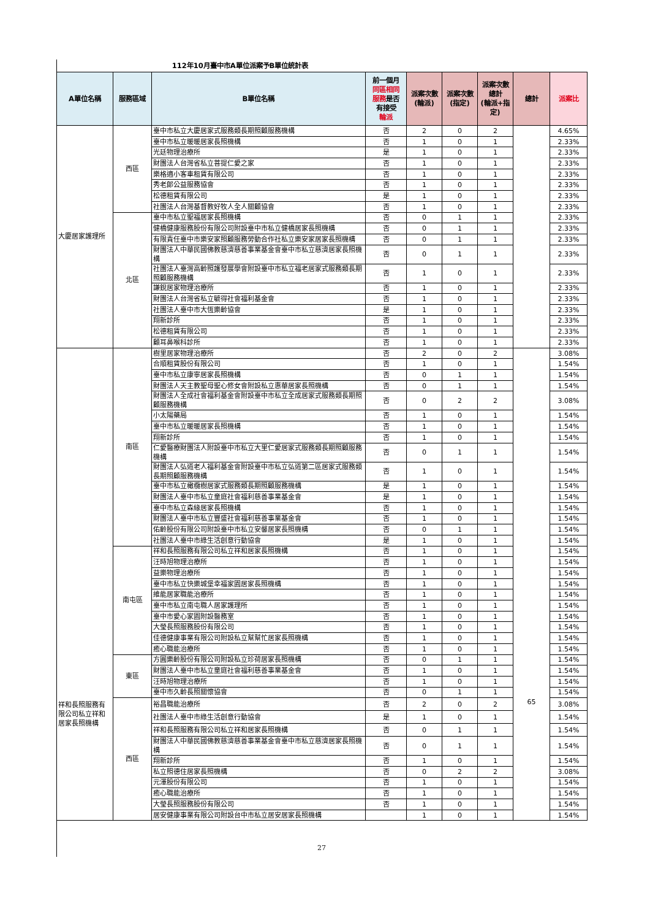112年10月臺中市A單位派案予B單位統計表
| A單位名稱 | 服務區域 | B單位名稱 | 前一個月 同區相同 服務 是否 有接受 輪派 | 派案次數 (輪派) | 派案次數 (指定) | 派案次數 總計 (輪派+指 定) | 總計 | 派案比 |
| --- | --- | --- | --- | --- | --- | --- | --- | --- |
| 大慶居家護理所 | 西區 | 臺中市私立大慶居家式服務類長期照顧服務機構 | 否 | 2 | 0 | 2 | | 4.65% |
| | | 臺中市私立暖暖居家長照機構 | 否 | 1 | 0 | 1 | | 2.33% |
| | | 光廷物理治療所 | 是 | 1 | 0 | 1 | | 2.33% |
| | | 財團法人台灣省私立菩提仁愛之家 | 否 | 1 | 0 | 1 | | 2.33% |
| | | 樂格適小客車租賃有限公司 | 否 | 1 | 0 | 1 | | 2.33% |
| | | 秀老郎公益服務協會 | 否 | 1 | 0 | 1 | | 2.33% |
| | | 松德租賃有限公司 | 是 | 1 | 0 | 1 | | 2.33% |
| | | 社團法人台灣基督教好牧人全人關顧協會 | 否 | 1 | 0 | 1 | | 2.33% |
| | 北區 | 臺中市私立聖福居家長照機構 | 否 | 0 | 1 | 1 | | 2.33% |
| | | 健橋健康服務股份有限公司附設臺中市私立健橋居家長照機構 | 否 | 0 | 1 | 1 | | 2.33% |
| | | 有限責任臺中市樂安家照顧服務勞動合作社私立樂安家居家長照機構 | 否 | 0 | 1 | 1 | | 2.33% |
| | | 財團法人中華民國佛教慈濟慈善事業基金會臺中市私立慈濟居家長照機構 | 否 | 0 | 1 | 1 | | 2.33% |
| | | 社團法人臺灣高齡照護發展學會附設臺中市私立福老居家式服務類長期照顧服務機構 | 否 | 1 | 0 | 1 | | 2.33% |
| | | 謙銳居家物理治療所 | 否 | 1 | 0 | 1 | | 2.33% |
| | | 財團法人台灣省私立毓得社會福利基金會 | 否 | 1 | 0 | 1 | | 2.33% |
| | | 社團法人臺中市大恆樂齡協會 | 是 | 1 | 0 | 1 | | 2.33% |
| | | 翔新診所 | 否 | 1 | 0 | 1 | | 2.33% |
| | | 松德租賃有限公司 | 否 | 1 | 0 | 1 | | 2.33% |
| | | 顧耳鼻喉科診所 | 否 | 1 | 0 | 1 | | 2.33% |
| 祥和長照服務有限公司私立祥和居家長照機構 | 南區 | 樹里居家物理治療所 | 否 | 2 | 0 | 2 | 65 | 3.08% |
| | | 合順租賃股份有限公司 | 否 | 1 | 0 | 1 | | 1.54% |
| | | 臺中市私立康寧居家長照機構 | 否 | 0 | 1 | 1 | | 1.54% |
| | | 財團法人天主教聖母聖心修女會附設私立惠華居家長照機構 | 否 | 0 | 1 | 1 | | 1.54% |
| | | 財團法人全成社會福利基金會附設臺中市私立全成居家式服務類長期照顧服務機構 | 否 | 0 | 2 | 2 | | 3.08% |
| | | 小太陽藥局 | 否 | 1 | 0 | 1 | | 1.54% |
| | | 臺中市私立暖暖居家長照機構 | 否 | 1 | 0 | 1 | | 1.54% |
| | | 翔新診所 | 否 | 1 | 0 | 1 | | 1.54% |
| | | 仁愛醫療財團法人附設臺中市私立大里仁愛居家式服務類長期照顧服務機構 | 否 | 0 | 1 | 1 | | 1.54% |
| | | 財團法人弘道老人福利基金會附設臺中市私立弘道第二區居家式服務類長期照顧服務機構 | 否 | 1 | 0 | 1 | | 1.54% |
| | | 臺中市私立橄欖樹居家式服務類長期照顧服務機構 | 是 | 1 | 0 | 1 | | 1.54% |
| | | 財團法人臺中市私立童庭社會福利慈善事業基金會 | 是 | 1 | 0 | 1 | | 1.54% |
| | | 臺中市私立森緣居家長照機構 | 否 | 1 | 0 | 1 | | 1.54% |
| | | 財團法人臺中市私立豐盛社會福利慈善事業基金會 | 否 | 1 | 0 | 1 | | 1.54% |
| | | 佑齡股份有限公司附設臺中市私立安馨居家長照機構 | 否 | 0 | 1 | 1 | | 1.54% |
| | | 社團法人臺中市綠生活創意行動協會 | 是 | 1 | 0 | 1 | | 1.54% |
| | 南屯區 | 祥和長照服務有限公司私立祥和居家長照機構 | 否 | 1 | 0 | 1 | | 1.54% |
| | | 汪時旭物理治療所 | 否 | 1 | 0 | 1 | | 1.54% |
| | | 益樂物理治療所 | 否 | 1 | 0 | 1 | | 1.54% |
| | | 臺中市私立快樂城堡幸福家園居家長照機構 | 否 | 1 | 0 | 1 | | 1.54% |
| | | 維能居家職能治療所 | 否 | 1 | 0 | 1 | | 1.54% |
| | | 臺中市私立南屯職人居家護理所 | 否 | 1 | 0 | 1 | | 1.54% |
| | | 臺中市愛心家園附設醫務室 | 否 | 1 | 0 | 1 | | 1.54% |
| | | 大瑩長照服務股份有限公司 | 否 | 1 | 0 | 1 | | 1.54% |
| | | 佳德健康事業有限公司附設私立幫幫忙居家長照機構 | 否 | 1 | 0 | 1 | | 1.54% |
| | | 癒心職能治療所 | 否 | 1 | 0 | 1 | | 1.54% |
| | 東區 | 方圓樂齡股份有限公司附設私立珍荷居家長照機構 | 否 | 0 | 1 | 1 | | 1.54% |
| | | 財團法人臺中市私立童庭社會福利慈善事業基金會 | 否 | 1 | 0 | 1 | | 1.54% |
| | | 汪時旭物理治療所 | 否 | 1 | 0 | 1 | | 1.54% |
| | | 臺中市久齡長照關懷協會 | 否 | 0 | 1 | 1 | | 1.54% |
| | 西區 | 裕昌職能治療所 | 否 | 2 | 0 | 2 | | 3.08% |
| | | 社團法人臺中市綠生活創意行動協會 | 是 | 1 | 0 | 1 | | 1.54% |
| | | 祥和長照服務有限公司私立祥和居家長照機構 | 否 | 0 | 1 | 1 | | 1.54% |
| | | 財團法人中華民國佛教慈濟慈善事業基金會臺中市私立慈濟居家長照機構 | 否 | 0 | 1 | 1 | | 1.54% |
| | | 翔新診所 | 否 | 1 | 0 | 1 | | 1.54% |
| | | 私立照德住居家長照機構 | 否 | 0 | 2 | 2 | | 3.08% |
| | | 元澤股份有限公司 | 否 | 1 | 0 | 1 | | 1.54% |
| | | 癒心職能治療所 | 否 | 1 | 0 | 1 | | 1.54% |
| | | 大瑩長照服務股份有限公司 | 否 | 1 | 0 | 1 | | 1.54% |
| | | 居安健康事業有限公司附設台中市私立居安居家長照機構 | | 1 | 0 | 1 | | 1.54% |
27